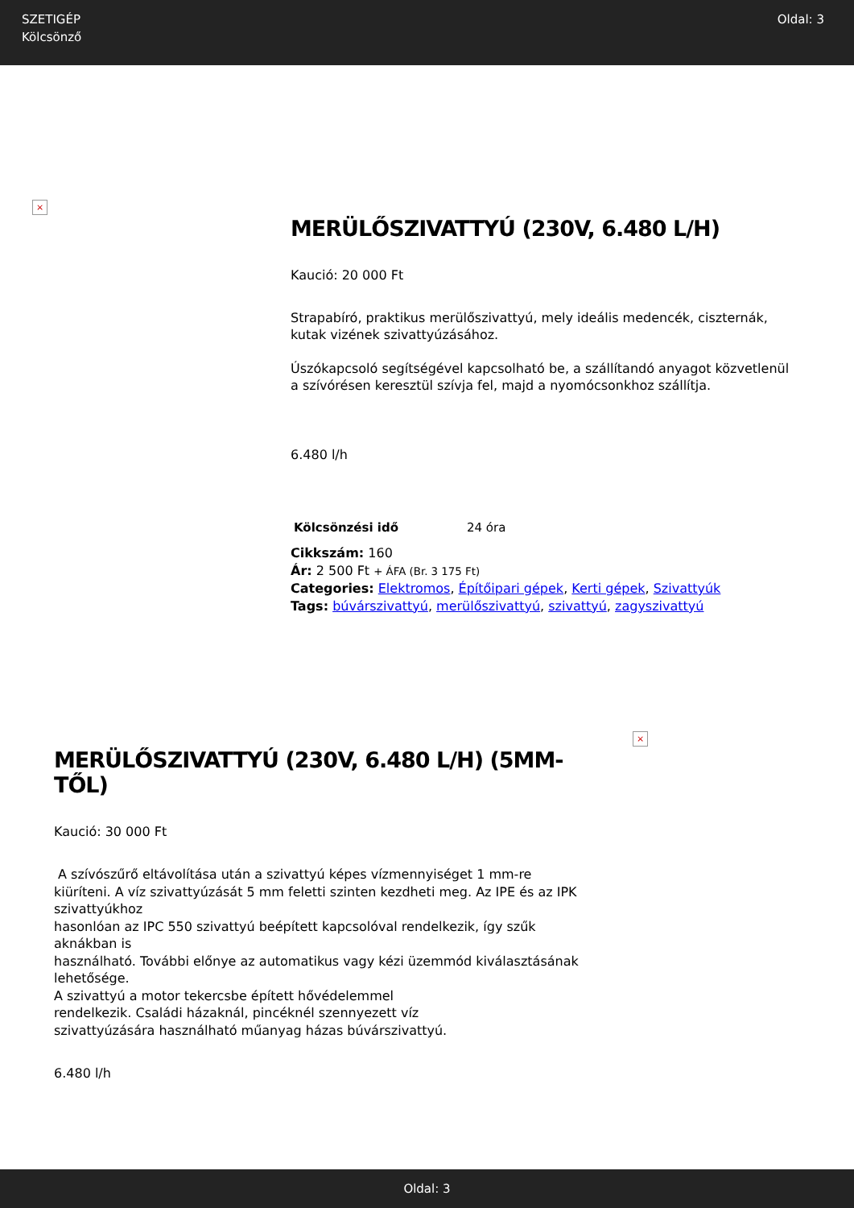SZETIGÉP
Kölcsönző
Oldal: 3
×
MERÜLŐSZIVATTYÚ (230V, 6.480 L/H)
Kaució: 20 000 Ft
Strapabíró, praktikus merülőszivattyú, mely ideális medencék, ciszternák, kutak vizének szivattyúzásához.
Úszókapcsoló segítségével kapcsolható be, a szállítandó anyagot közvetlenül a szívórésen keresztül szívja fel, majd a nyomócsonkhoz szállítja.
6.480 l/h
| Kölcsönzési idő | 24 óra |
Cikkszám: 160
Ár: 2 500 Ft + ÁFA (Br. 3 175 Ft)
Categories: Elektromos, Építőipari gépek, Kerti gépek, Szivattyúk
Tags: búvárszivattyú, merülőszivattyú, szivattyú, zagyszivattyú
MERÜLŐSZIVATTYÚ (230V, 6.480 L/H) (5MM-TŐL)
Kaució: 30 000 Ft
A szívószűrő eltávolítása után a szivattyú képes vízmennyiséget 1 mm-re
kiüríteni. A víz szivattyúzását 5 mm feletti szinten kezdheti meg. Az IPE és az IPK szivattyúkhoz
hasonlóan az IPC 550 szivattyú beépített kapcsolóval rendelkezik, így szűk aknákban is
használható. További előnye az automatikus vagy kézi üzemmód kiválasztásának lehetősége.
A szivattyú a motor tekercsbe épített hővédelemmel
rendelkezik. Családi házaknál, pincéknél szennyezett víz
szivattyúzására használható műanyag házas búvárszivattyú.
6.480 l/h
×
Oldal: 3